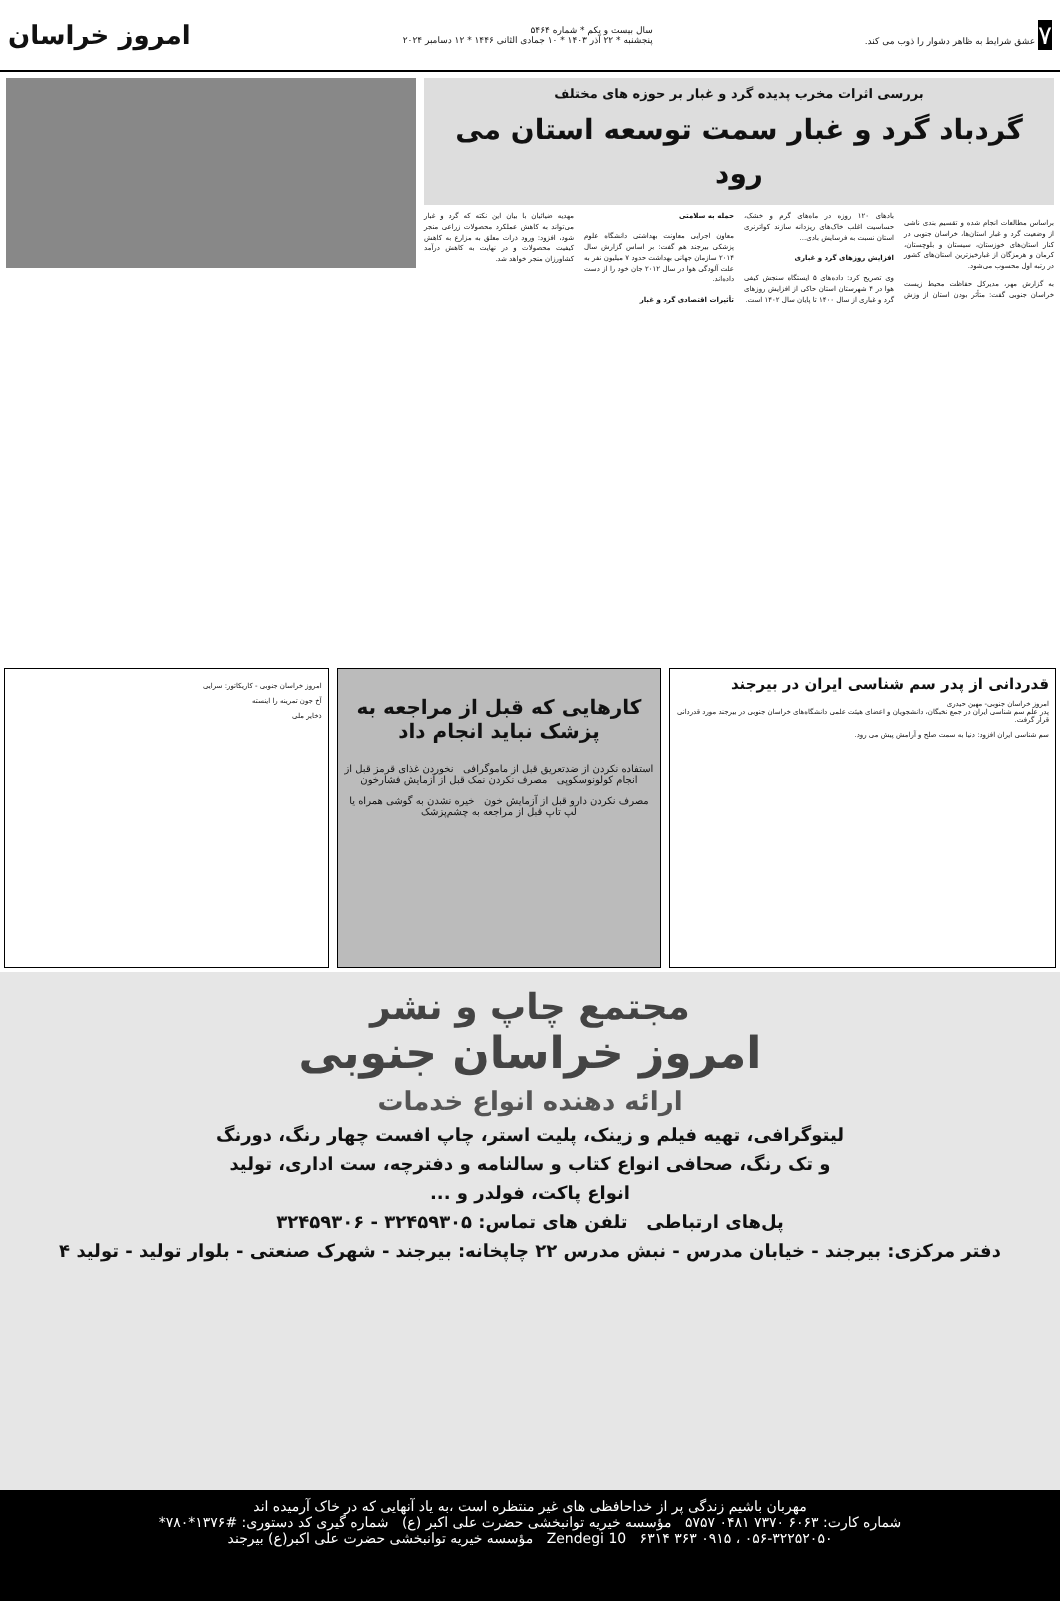۷ عشق شرایط به ظاهر دشوار را ذوب می کند.
سال بیست و یکم * شماره ۵۴۶۴
پنجشنبه * ۲۲ آذر ۱۴۰۳ * ۱۰ جمادی الثانی ۱۴۴۶ * ۱۲ دسامبر ۲۰۲۴
امروز خراسان
بررسی اثرات مخرب پدیده گرد و غبار بر حوزه های مختلف
گردباد گرد و غبار سمت توسعه استان می رود
براساس مطالعات انجام شده و تقسیم بندی ناشی از وضعیت گرد و غبار استان‌ها، خراسان جنوبی در کنار استان‌های خوزستان، سیستان و بلوچستان، کرمان و هرمزگان از غبارخیزترین استان‌های کشور در رتبه اول محسوب می‌شود.
به گزارش مهر، مدیرکل حفاظت محیط زیست خراسان جنوبی گفت: متأثر بودن استان از وزش بادهای ۱۲۰ روزه در ماه‌های گرم و خشک، حساسیت اغلب خاک‌های ریزدانه سازند کواترنری استان نسبت به فرسایش بادی...
افزایش روزهای گرد و غباری
وی تصریح کرد: داده‌های ۵ ایستگاه سنجش کیفی هوا در ۴ شهرستان استان حاکی از افزایش روزهای گرد و غباری از سال ۱۴۰۰ تا پایان سال ۱۴۰۲ است.
حمله به سلامتی
معاون اجرایی معاونت بهداشتی دانشگاه علوم پزشکی بیرجند هم گفت: بر اساس گزارش سال ۲۰۱۴ سازمان جهانی بهداشت حدود ۷ میلیون نفر به علت آلودگی هوا در سال ۲۰۱۲ جان خود را از دست داده‌اند.
تأثیرات اقتصادی گرد و غبار
مهدیه ضیائیان با بیان این نکته که گرد و غبار می‌تواند به کاهش عملکرد محصولات زراعی منجر شود، افزود: ورود ذرات معلق به مزارع به کاهش کیفیت محصولات و در نهایت به کاهش درآمد کشاورزان منجر خواهد شد.
قدردانی از پدر سم شناسی ایران در بیرجند
امروز خراسان جنوبی- مهین حیدری
پدر علم سم شناسی ایران در جمع نخبگان، دانشجویان و اعضای هیئت علمی دانشگاه‌های خراسان جنوبی در بیرجند مورد قدردانی قرار گرفت.
سم شناسی ایران افزود: دنیا به سمت صلح و آرامش پیش می رود.
کارهایی که قبل از مراجعه به پزشک نباید انجام داد
استفاده نکردن از ضدتعریق قبل از ماموگرافی نخوردن غذای قرمز قبل از انجام کولونوسکوپی مصرف نکردن نمک قبل از آزمایش فشارخون
مصرف نکردن دارو قبل از آزمایش خون خیره نشدن به گوشی همراه یا لپ تاپ قبل از مراجعه به چشم‌پزشک
امروز خراسان جنوبی - کاریکاتور: سرایی
آخ جون تمرینه را اینسته
ذخایر ملی
مجتمع چاپ و نشر
امروز خراسان جنوبی
ارائه دهنده انواع خدمات
لیتوگرافی، تهیه فیلم و زینک، پلیت استر، چاپ افست چهار رنگ، دورنگ
و تک رنگ، صحافی انواع کتاب و سالنامه و دفترچه، ست اداری، تولید
انواع پاکت، فولدر و ...
پل‌های ارتباطی تلفن های تماس: ۳۲۴۵۹۳۰۵ - ۳۲۴۵۹۳۰۶
دفتر مرکزی: بیرجند - خیابان مدرس - نبش مدرس ۲۲ چاپخانه: بیرجند - شهرک صنعتی - بلوار تولید - تولید ۴
مهربان باشیم زندگی پر از خداحافظی های غیر منتظره است ،به یاد آنهایی که در خاک آرمیده اند
شماره کارت: ۶۰۶۳ ۷۳۷۰ ۰۴۸۱ ۵۷۵۷ مؤسسه خیریه توانبخشی حضرت علی اکبر (ع) شماره گیری کد دستوری: #۱۳۷۶*۷۸۰*
۰۵۶-۳۲۲۵۲۰۵۰ ، ۰۹۱۵ ۳۶۳ ۶۳۱۴ Zendegi 10 مؤسسه خیریه توانبخشی حضرت علی اکبر(ع) بیرجند